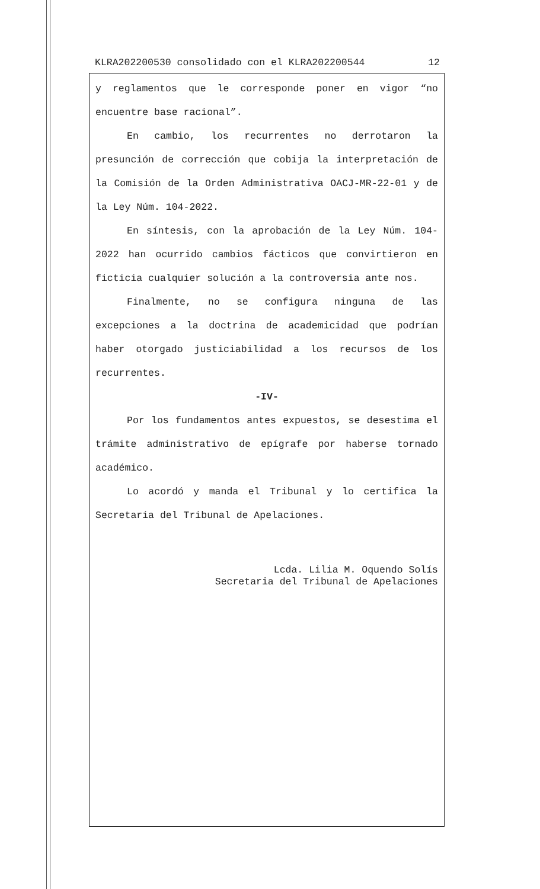KLRA202200530 consolidado con el KLRA202200544 12
y reglamentos que le corresponde poner en vigor “no encuentre base racional”.
En cambio, los recurrentes no derrotaron la presunción de corrección que cobija la interpretación de la Comisión de la Orden Administrativa OACJ-MR-22-01 y de la Ley Núm. 104-2022.
En síntesis, con la aprobación de la Ley Núm. 104-2022 han ocurrido cambios fácticos que convirtieron en ficticia cualquier solución a la controversia ante nos.
Finalmente, no se configura ninguna de las excepciones a la doctrina de academicidad que podrían haber otorgado justiciabilidad a los recursos de los recurrentes.
-IV-
Por los fundamentos antes expuestos, se desestima el trámite administrativo de epígrafe por haberse tornado académico.
Lo acordó y manda el Tribunal y lo certifica la Secretaria del Tribunal de Apelaciones.
Lcda. Lilia M. Oquendo Solís
Secretaria del Tribunal de Apelaciones